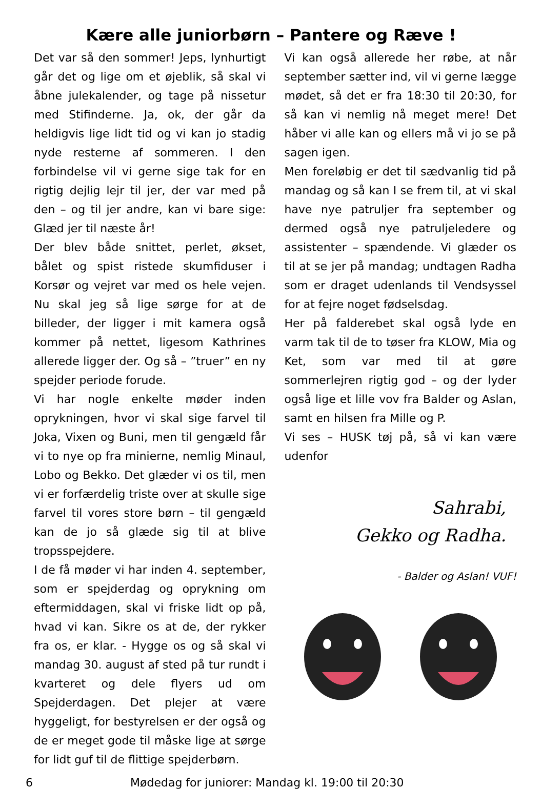Kære alle juniorbørn – Pantere og Ræve !
Det var så den sommer! Jeps, lynhurtigt går det og lige om et øjeblik, så skal vi åbne julekalender, og tage på nissetur med Stifinderne. Ja, ok, der går da heldigvis lige lidt tid og vi kan jo stadig nyde resterne af sommeren. I den forbindelse vil vi gerne sige tak for en rigtig dejlig lejr til jer, der var med på den – og til jer andre, kan vi bare sige: Glæd jer til næste år!
Der blev både snittet, perlet, økset, bålet og spist ristede skumfiduser i Korsør og vejret var med os hele vejen. Nu skal jeg så lige sørge for at de billeder, der ligger i mit kamera også kommer på nettet, ligesom Kathrines allerede ligger der. Og så – ”truer” en ny spejder periode forude.
Vi har nogle enkelte møder inden oprykningen, hvor vi skal sige farvel til Joka, Vixen og Buni, men til gengæld får vi to nye op fra minierne, nemlig Minaul, Lobo og Bekko. Det glæder vi os til, men vi er forfærdelig triste over at skulle sige farvel til vores store børn – til gengæld kan de jo så glæde sig til at blive tropsspejdere.
I de få møder vi har inden 4. september, som er spejderdag og oprykning om eftermiddagen, skal vi friske lidt op på, hvad vi kan. Sikre os at de, der rykker fra os, er klar. - Hygge os og så skal vi mandag 30. august af sted på tur rundt i kvarteret og dele flyers ud om Spejderdagen. Det plejer at være hyggeligt, for bestyrelsen er der også og de er meget gode til måske lige at sørge for lidt guf til de flittige spejderbørn.
Vi kan også allerede her røbe, at når september sætter ind, vil vi gerne lægge mødet, så det er fra 18:30 til 20:30, for så kan vi nemlig nå meget mere! Det håber vi alle kan og ellers må vi jo se på sagen igen.
Men foreløbig er det til sædvanlig tid på mandag og så kan I se frem til, at vi skal have nye patruljer fra september og dermed også nye patruljeledere og assistenter – spændende. Vi glæder os til at se jer på mandag; undtagen Radha som er draget udenlands til Vendsyssel for at fejre noget fødselsdag.
Her på falderebet skal også lyde en varm tak til de to tøser fra KLOW, Mia og Ket, som var med til at gøre sommerlejren rigtig god – og der lyder også lige et lille vov fra Balder og Aslan, samt en hilsen fra Mille og P.
Vi ses – HUSK tøj på, så vi kan være udenfor
Sahrabi,
Gekko og Radha.
- Balder og Aslan! VUF!
6 Mødedag for juniorer: Mandag kl. 19:00 til 20:30